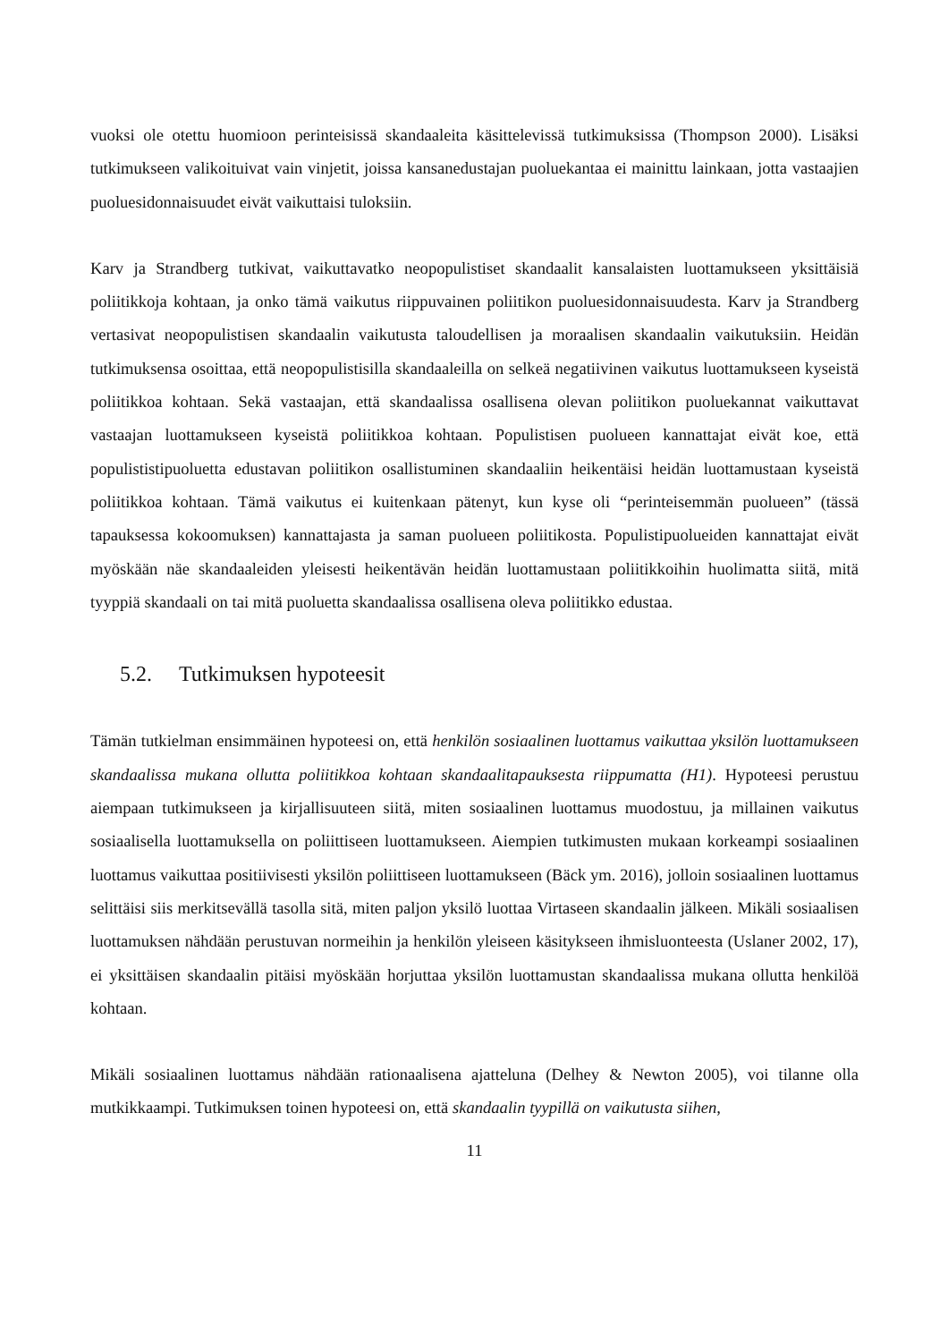vuoksi ole otettu huomioon perinteisissä skandaaleita käsittelevissä tutkimuksissa (Thompson 2000). Lisäksi tutkimukseen valikoituivat vain vinjetit, joissa kansanedustajan puoluekantaa ei mainittu lainkaan, jotta vastaajien puoluesidonnaisuudet eivät vaikuttaisi tuloksiin.
Karv ja Strandberg tutkivat, vaikuttavatko neopopulistiset skandaalit kansalaisten luottamukseen yksittäisiä poliitikkoja kohtaan, ja onko tämä vaikutus riippuvainen poliitikon puoluesidonnaisuudesta. Karv ja Strandberg vertasivat neopopulistisen skandaalin vaikutusta taloudellisen ja moraalisen skandaalin vaikutuksiin. Heidän tutkimuksensa osoittaa, että neopopulistisilla skandaaleilla on selkeä negatiivinen vaikutus luottamukseen kyseistä poliitikkoa kohtaan. Sekä vastaajan, että skandaalissa osallisena olevan poliitikon puoluekannat vaikuttavat vastaajan luottamukseen kyseistä poliitikkoa kohtaan. Populistisen puolueen kannattajat eivät koe, että populististipuoluetta edustavan poliitikon osallistuminen skandaaliin heikentäisi heidän luottamustaan kyseistä poliitikkoa kohtaan. Tämä vaikutus ei kuitenkaan pätenyt, kun kyse oli “perinteisemmän puolueen” (tässä tapauksessa kokoomuksen) kannattajasta ja saman puolueen poliitikosta. Populistipuolueiden kannattajat eivät myöskään näe skandaaleiden yleisesti heikentävän heidän luottamustaan poliitikkoihin huolimatta siitä, mitä tyyppiä skandaali on tai mitä puoluetta skandaalissa osallisena oleva poliitikko edustaa.
5.2. Tutkimuksen hypoteesit
Tämän tutkielman ensimmäinen hypoteesi on, että henkilön sosiaalinen luottamus vaikuttaa yksilön luottamukseen skandaalissa mukana ollutta poliitikkoa kohtaan skandaalitapauksesta riippumatta (H1). Hypoteesi perustuu aiempaan tutkimukseen ja kirjallisuuteen siitä, miten sosiaalinen luottamus muodostuu, ja millainen vaikutus sosiaalisella luottamuksella on poliittiseen luottamukseen. Aiempien tutkimusten mukaan korkeampi sosiaalinen luottamus vaikuttaa positiivisesti yksilön poliittiseen luottamukseen (Bäck ym. 2016), jolloin sosiaalinen luottamus selittäisi siis merkitsevällä tasolla sitä, miten paljon yksilö luottaa Virtaseen skandaalin jälkeen. Mikäli sosiaalisen luottamuksen nähdään perustuvan normeihin ja henkilön yleiseen käsitykseen ihmisluonteesta (Uslaner 2002, 17), ei yksittäisen skandaalin pitäisi myöskään horjuttaa yksilön luottamustan skandaalissa mukana ollutta henkilöä kohtaan.
Mikäli sosiaalinen luottamus nähdään rationaalisena ajatteluna (Delhey & Newton 2005), voi tilanne olla mutkikkaampi. Tutkimuksen toinen hypoteesi on, että skandaalin tyypillä on vaikutusta siihen,
11